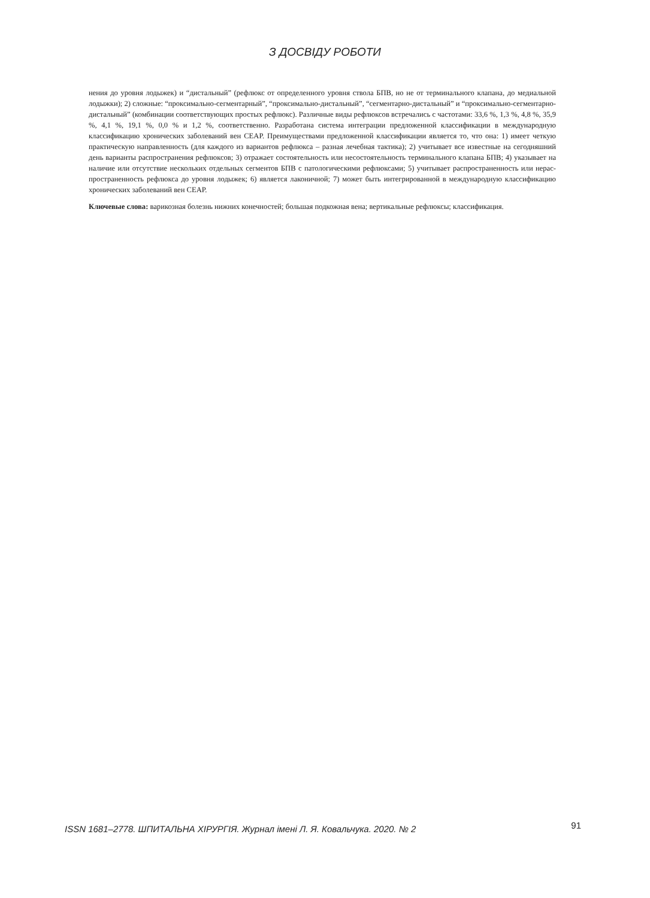З ДОСВІДУ РОБОТИ
нения до уровня лодыжек) и “дистальный” (рефлюкс от определенного уровня ствола БПВ, но не от терминального клапана, до медиальной лодыжки); 2) сложные: “проксимально-сегментарный”, “проксимально-дистальный”, “сегментарно-дистальный” и “проксимально-сегментарно-дистальный” (комбинации соответствующих простых рефлюкс). Различные виды рефлюксов встречались с частотами: 33,6 %, 1,3 %, 4,8 %, 35,9 %, 4,1 %, 19,1 %, 0,0 % и 1,2 %, соответственно. Разработана система интеграции предложенной классификации в международную классификацию хронических заболеваний вен CEAP. Преиму­ществами предложенной классификации является то, что она: 1) имеет четкую практическую направленность (для каждого из вариантов рефлюкса – разная лечебная тактика); 2) учитывает все известные на сегодняшний день варианты распространения рефлюксов; 3) отражает состоятельность или несостоятельность терминального клапана БПВ; 4) указывает на наличие или от­сутствие нескольких отдельных сегментов БПВ с патологическими рефлюксами; 5) учитывает распространенность или нерас­пространенность рефлюкса до уровня лодыжек; 6) является лаконичной; 7) может быть интегрированной в международную классификацию хронических заболеваний вен CEAP.
Ключевые слова: варикозная болезнь нижних конечностей; большая подкожная вена; вертикальные рефлюксы; классификация.
ISSN 1681–2778. ШПИТАЛЬНА ХІРУРГІЯ. Журнал імені Л. Я. Ковальчука. 2020. № 2 91